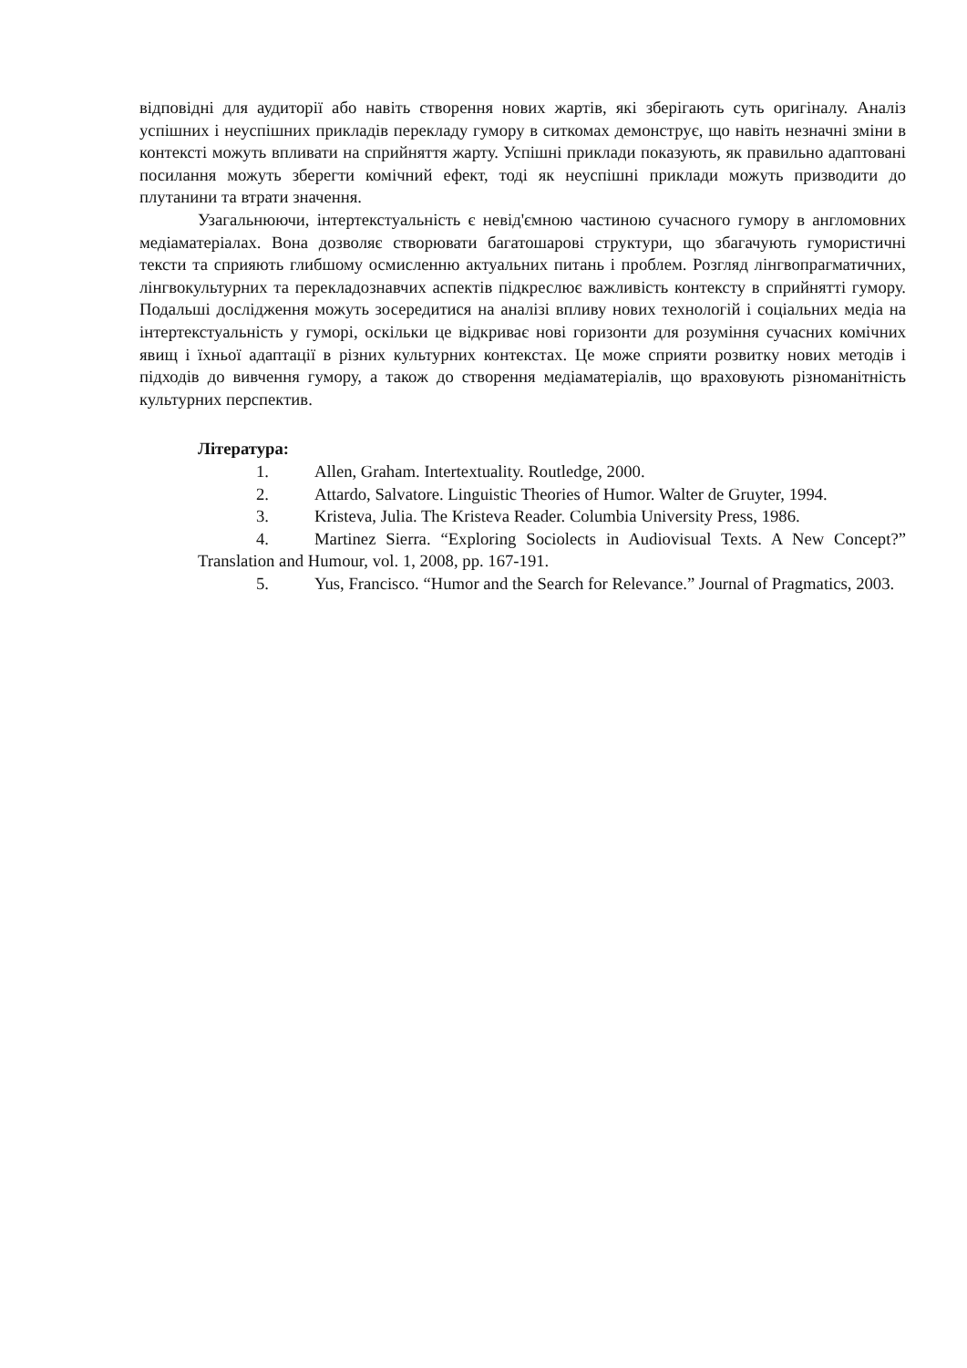відповідні для аудиторії або навіть створення нових жартів, які зберігають суть оригіналу. Аналіз успішних і неуспішних прикладів перекладу гумору в ситкомах демонструє, що навіть незначні зміни в контексті можуть впливати на сприйняття жарту. Успішні приклади показують, як правильно адаптовані посилання можуть зберегти комічний ефект, тоді як неуспішні приклади можуть призводити до плутанини та втрати значення.
Узагальнюючи, інтертекстуальність є невід'ємною частиною сучасного гумору в англомовних медіаматеріалах. Вона дозволяє створювати багатошарові структури, що збагачують гумористичні тексти та сприяють глибшому осмисленню актуальних питань і проблем. Розгляд лінгвопрагматичних, лінгвокультурних та перекладознавчих аспектів підкреслює важливість контексту в сприйнятті гумору. Подальші дослідження можуть зосередитися на аналізі впливу нових технологій і соціальних медіа на інтертекстуальність у гуморі, оскільки це відкриває нові горизонти для розуміння сучасних комічних явищ і їхньої адаптації в різних культурних контекстах. Це може сприяти розвитку нових методів і підходів до вивчення гумору, а також до створення медіаматеріалів, що враховують різноманітність культурних перспектив.
Література:
1. Allen, Graham. Intertextuality. Routledge, 2000.
2. Attardo, Salvatore. Linguistic Theories of Humor. Walter de Gruyter, 1994.
3. Kristeva, Julia. The Kristeva Reader. Columbia University Press, 1986.
4. Martinez Sierra. “Exploring Sociolects in Audiovisual Texts. A New Concept?” Translation and Humour, vol. 1, 2008, pp. 167-191.
5. Yus, Francisco. “Humor and the Search for Relevance.” Journal of Pragmatics, 2003.